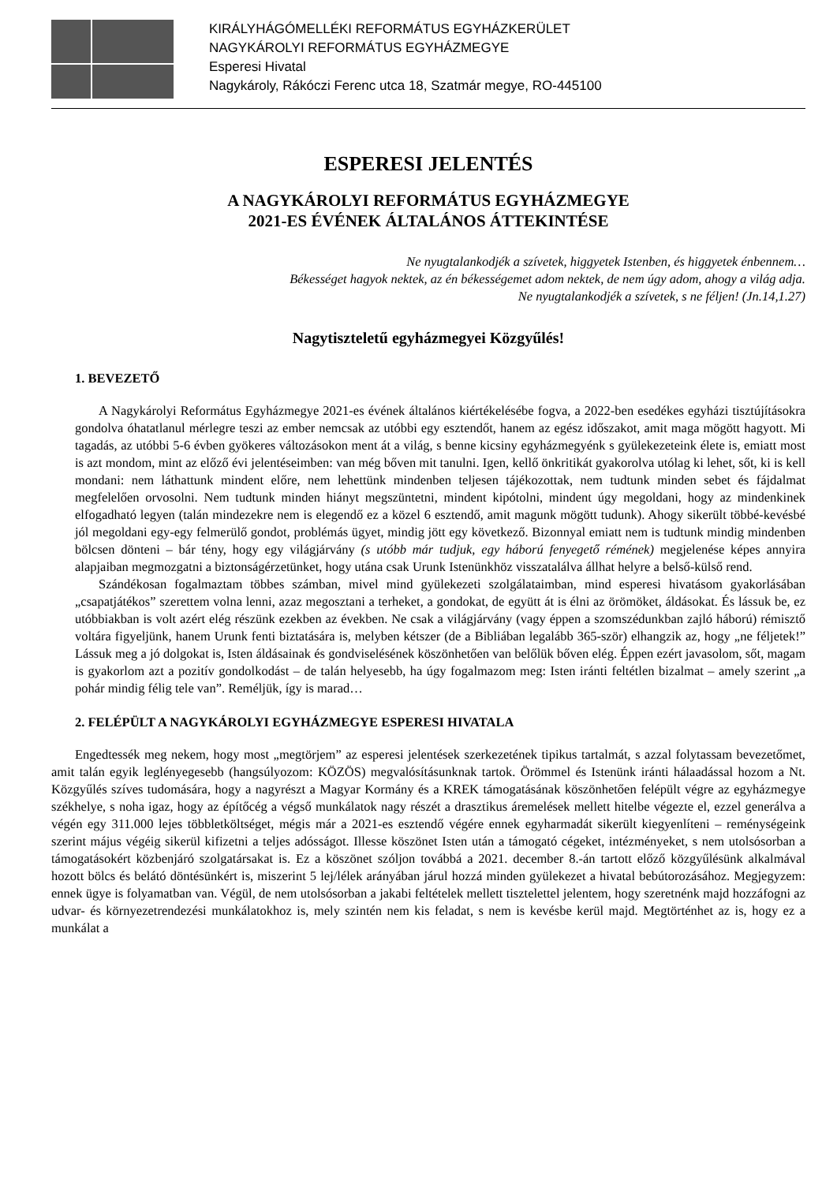KIRÁLYHÁGÓMELLÉKI REFORMÁTUS EGYHÁZKERÜLET
NAGYKÁROLYI REFORMÁTUS EGYHÁZMEGYE
Esperesi Hivatal
Nagykároly, Rákóczi Ferenc utca 18, Szatmár megye, RO-445100
ESPERESI JELENTÉS
A NAGYKÁROLYI REFORMÁTUS EGYHÁZMEGYE
2021-ES ÉVÉNEK ÁLTALÁNOS ÁTTEKINTÉSE
Ne nyugtalankodjék a szívetek, higgyetek Istenben, és higgyetek énbennem…
Békességet hagyok nektek, az én békességemet adom nektek, de nem úgy adom, ahogy a világ adja.
Ne nyugtalankodjék a szívetek, s ne féljen! (Jn.14,1.27)
Nagytiszteletű egyházmegyei Közgyűlés!
1. BEVEZETŐ
A Nagykárolyi Református Egyházmegye 2021-es évének általános kiértékelésébe fogva, a 2022-ben esedékes egyházi tisztújításokra gondolva óhatatlanul mérlegre teszi az ember nemcsak az utóbbi egy esztendőt, hanem az egész időszakot, amit maga mögött hagyott. Mi tagadás, az utóbbi 5-6 évben gyökeres változásokon ment át a világ, s benne kicsiny egyházmegyénk s gyülekezeteink élete is, emiatt most is azt mondom, mint az előző évi jelentéseimben: van még bőven mit tanulni. Igen, kellő önkritikát gyakorolva utólag ki lehet, sőt, ki is kell mondani: nem láthattunk mindent előre, nem lehettünk mindenben teljesen tájékozottak, nem tudtunk minden sebet és fájdalmat megfelelően orvosolni. Nem tudtunk minden hiányt megszüntetni, mindent kipótolni, mindent úgy megoldani, hogy az mindenkinek elfogadható legyen (talán mindezekre nem is elegendő ez a közel 6 esztendő, amit magunk mögött tudunk). Ahogy sikerült többé-kevésbé jól megoldani egy-egy felmerülő gondot, problémás ügyet, mindig jött egy következő. Bizonnyal emiatt nem is tudtunk mindig mindenben bölcsen dönteni – bár tény, hogy egy világjárvány (s utóbb már tudjuk, egy háború fenyegető rémének) megjelenése képes annyira alapjaiban megmozgatni a biztonságérzetünket, hogy utána csak Urunk Istenünkhöz visszatalálva állhat helyre a belső-külső rend.
Szándékosan fogalmaztam többes számban, mivel mind gyülekezeti szolgálataimban, mind esperesi hivatásom gyakorlásában „csapatjátékos” szerettem volna lenni, azaz megosztani a terheket, a gondokat, de együtt át is élni az örömöket, áldásokat. És lássuk be, ez utóbbiakban is volt azért elég részünk ezekben az években. Ne csak a világjárvány (vagy éppen a szomszédunkban zajló háború) rémisztő voltára figyeljünk, hanem Urunk fenti biztatására is, melyben kétszer (de a Bibliában legalább 365-ször) elhangzik az, hogy „ne féljetek!” Lássuk meg a jó dolgokat is, Isten áldásainak és gondviselésének köszönhetően van belőlük bőven elég. Éppen ezért javasolom, sőt, magam is gyakorlom azt a pozitív gondolkodást – de talán helyesebb, ha úgy fogalmazom meg: Isten iránti feltétlen bizalmat – amely szerint „a pohár mindig félig tele van”. Reméljük, így is marad…
2. FELÉPÜLT A NAGYKÁROLYI EGYHÁZMEGYE ESPERESI HIVATALA
Engedtessék meg nekem, hogy most „megtörjem” az esperesi jelentések szerkezetének tipikus tartalmát, s azzal folytassam bevezetőmet, amit talán egyik leglényegesebb (hangsúlyozom: KÖZÖS) megvalósításunknak tartok. Örömmel és Istenünk iránti hálaadással hozom a Nt. Közgyűlés szíves tudomására, hogy a nagyrészt a Magyar Kormány és a KREK támogatásának köszönhetően felépült végre az egyházmegye székhelye, s noha igaz, hogy az építőcég a végső munkálatok nagy részét a drasztikus áremelések mellett hitelbe végezte el, ezzel generálva a végén egy 311.000 lejes többletköltséget, mégis már a 2021-es esztendő végére ennek egyharmadát sikerült kiegyenlíteni – reménységeink szerint május végéig sikerül kifizetni a teljes adósságot. Illesse köszönet Isten után a támogató cégeket, intézményeket, s nem utolsósorban a támogatásokért közbenjáró szolgatársakat is. Ez a köszönet szóljon továbbá a 2021. december 8.-án tartott előző közgyűlésünk alkalmával hozott bölcs és belátó döntésünkért is, miszerint 5 lej/lélek arányában járul hozzá minden gyülekezet a hivatal bebútorozásához. Megjegyzem: ennek ügye is folyamatban van. Végül, de nem utolsósorban a jakabi feltételek mellett tisztelettel jelentem, hogy szeretnénk majd hozzáfogni az udvar- és környezetrendezési munkálatokhoz is, mely szintén nem kis feladat, s nem is kevésbe kerül majd. Megtörténhet az is, hogy ez a munkálat a